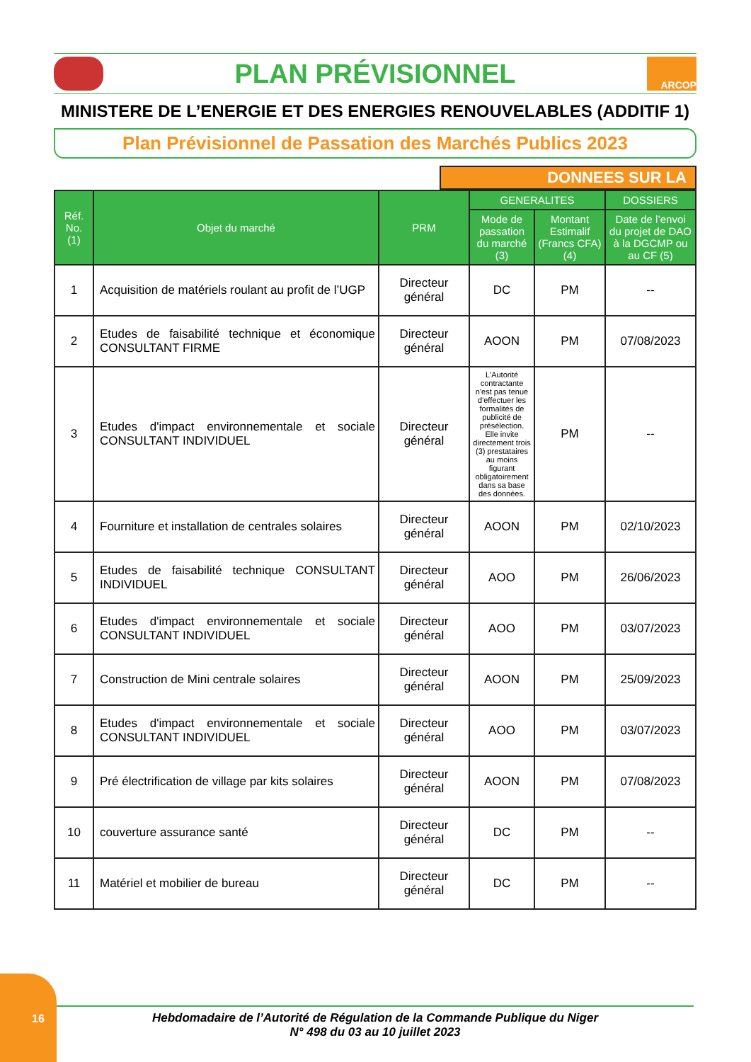PLAN PRÉVISIONNEL
ARCOP
MINISTERE DE L’ENERGIE ET DES ENERGIES RENOUVELABLES (ADDITIF 1)
Plan Prévisionnel de Passation des Marchés Publics 2023
DONNEES SUR LA
| Réf. No. (1) | Objet du marché | PRM | GENERALITES | | DOSSIERS |
| --- | --- | --- | --- | --- | --- |
| | | | Mode de passation du marché (3) | Montant Estimalif (Francs CFA) (4) | Date de l’envoi du projet de DAO à la DGCMP ou au CF (5) |
| 1 | Acquisition de matériels roulant au profit de l’UGP | Directeur général | DC | PM | -- |
| 2 | Etudes de faisabilité technique et économique CONSULTANT FIRME | Directeur général | AOON | PM | 07/08/2023 |
| 3 | Etudes d'impact environnementale et sociale CONSULTANT INDIVIDUEL | Directeur général | L'Autorité contractante n'est pas tenue d'effectuer les formalités de publicité de présélection. Elle invite directement trois (3) prestataires au moins figurant obligatoirement dans sa base des données. | PM | -- |
| 4 | Fourniture et installation de centrales solaires | Directeur général | AOON | PM | 02/10/2023 |
| 5 | Etudes de faisabilité technique CONSULTANT INDIVIDUEL | Directeur général | AOO | PM | 26/06/2023 |
| 6 | Etudes d'impact environnementale et sociale CONSULTANT INDIVIDUEL | Directeur général | AOO | PM | 03/07/2023 |
| 7 | Construction de Mini centrale solaires | Directeur général | AOON | PM | 25/09/2023 |
| 8 | Etudes d'impact environnementale et sociale CONSULTANT INDIVIDUEL | Directeur général | AOO | PM | 03/07/2023 |
| 9 | Pré électrification de village par kits solaires | Directeur général | AOON | PM | 07/08/2023 |
| 10 | couverture assurance santé | Directeur général | DC | PM | -- |
| 11 | Matériel et mobilier de bureau | Directeur général | DC | PM | -- |
16
Hebdomadaire de l’Autorité de Régulation de la Commande Publique du Niger
N° 498 du 03 au 10 juillet 2023